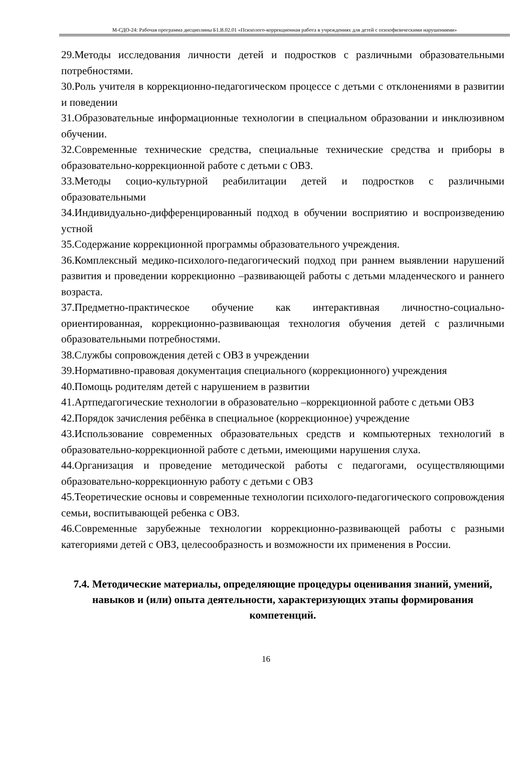М-СДО-24: Рабочая программа дисциплины Б1.В.02.01 «Психолого-коррекционная работа в учреждениях для детей с психофизическими нарушениями»
29.Методы исследования личности детей и подростков с различными образовательными потребностями.
30.Роль учителя в коррекционно-педагогическом процессе с детьми с отклонениями в развитии и поведении
31.Образовательные информационные технологии в специальном образовании и инклюзивном обучении.
32.Современные технические средства, специальные технические средства и приборы в образовательно-коррекционной работе с детьми с ОВЗ.
33.Методы социо-культурной реабилитации детей и подростков с различными образовательными
34.Индивидуально-дифференцированный подход в обучении восприятию и воспроизведению устной
35.Содержание коррекционной программы образовательного учреждения.
36.Комплексный медико-психолого-педагогический подход при раннем выявлении нарушений развития и проведении коррекционно –развивающей работы с детьми младенческого и раннего возраста.
37.Предметно-практическое обучение как интерактивная личностно-социально-ориентированная, коррекционно-развивающая технология обучения детей с различными образовательными потребностями.
38.Службы сопровождения детей с ОВЗ в учреждении
39.Нормативно-правовая документация специального (коррекционного) учреждения
40.Помощь родителям детей с нарушением в развитии
41.Артпедагогические технологии в образовательно –коррекционной работе с детьми ОВЗ
42.Порядок зачисления ребёнка в специальное (коррекционное) учреждение
43.Использование современных образовательных средств и компьютерных технологий в образовательно-коррекционной работе с детьми, имеющими нарушения слуха.
44.Организация и проведение методической работы с педагогами, осуществляющими образовательно-коррекционную работу с детьми с ОВЗ
45.Теоретические основы и современные технологии психолого-педагогического сопровождения семьи, воспитывающей ребенка с ОВЗ.
46.Современные зарубежные технологии коррекционно-развивающей работы с разными категориями детей с ОВЗ, целесообразность и возможности их применения в России.
7.4. Методические материалы, определяющие процедуры оценивания знаний, умений, навыков и (или) опыта деятельности, характеризующих этапы формирования компетенций.
16